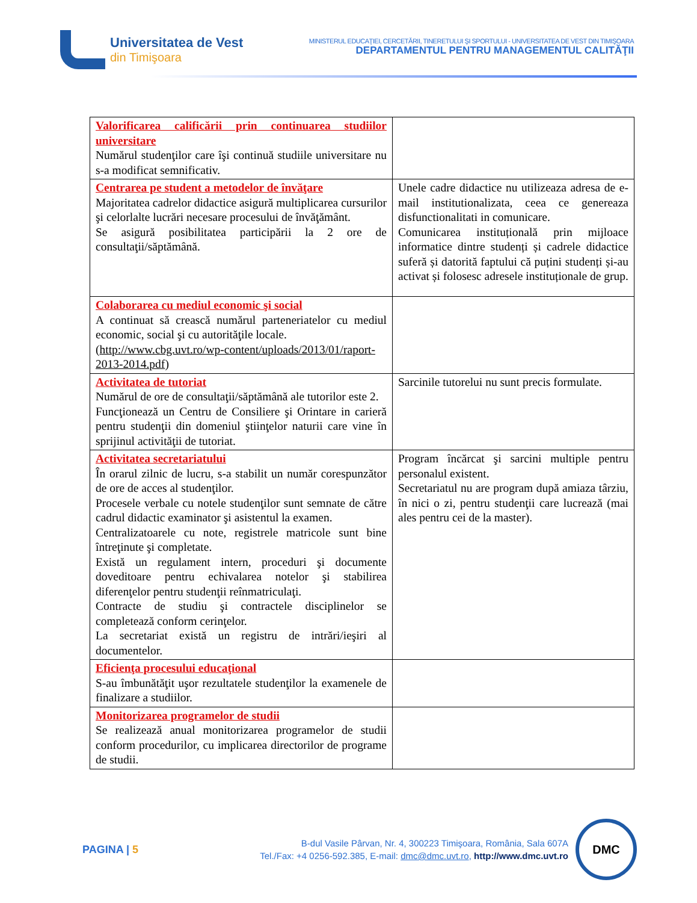Universitatea de Vest
din Timişoara
MINISTERUL EDUCAŢIEI, CERCETĂRII, TINERETULUI ŞI SPORTULUI - UNIVERSITATEA DE VEST DIN TIMIŞOARA
DEPARTAMENTUL PENTRU MANAGEMENTUL CALITĂŢII
| Valorificarea calificării prin continuarea studiilor universitare Numărul studenţilor care îşi continuă studiile universitare nu s-a modificat semnificativ. | |
| Centrarea pe student a metodelor de învăţare Majoritatea cadrelor didactice asigură multiplicarea cursurilor şi celorlalte lucrări necesare procesului de învăţământ. Se asigură posibilitatea participării la 2 ore de consultaţii/săptămână. | Unele cadre didactice nu utilizeaza adresa de e-mail institutionalizata, ceea ce genereaza disfunctionalitati in comunicare. Comunicarea instituțională prin mijloace informatice dintre studenți și cadrele didactice suferă și datorită faptului că puțini studenți și-au activat și folosesc adresele instituționale de grup. |
| Colaborarea cu mediul economic şi social A continuat să crească numărul parteneriatelor cu mediul economic, social şi cu autorităţile locale. ( http://www.cbg.uvt.ro/wp-content/uploads/2013/01/raport-2013-2014.pdf ) | |
| Activitatea de tutoriat Numărul de ore de consultaţii/săptămână ale tutorilor este 2. Funcţionează un Centru de Consiliere şi Orintare in carieră pentru studenţii din domeniul ştiinţelor naturii care vine în sprijinul activităţii de tutoriat. | Sarcinile tutorelui nu sunt precis formulate. |
| Activitatea secretariatului În orarul zilnic de lucru, s-a stabilit un număr corespunzător de ore de acces al studenţilor. Procesele verbale cu notele studenţilor sunt semnate de către cadrul didactic examinator şi asistentul la examen. Centralizatoarele cu note, registrele matricole sunt bine întreţinute şi completate. Există un regulament intern, proceduri şi documente doveditoare pentru echivalarea notelor şi stabilirea diferenţelor pentru studenţii reînmatriculaţi. Contracte de studiu şi contractele disciplinelor se completează conform cerinţelor. La secretariat există un registru de intrări/ieşiri al documentelor. | Program încărcat şi sarcini multiple pentru personalul existent. Secretariatul nu are program după amiaza târziu, în nici o zi, pentru studenţii care lucrează (mai ales pentru cei de la master). |
| Eficienţa procesului educaţional S-au îmbunătăţit uşor rezultatele studenţilor la examenele de finalizare a studiilor. | |
| Monitorizarea programelor de studii Se realizează anual monitorizarea programelor de studii conform procedurilor, cu implicarea directorilor de programe de studii. | |
PAGINA | 5
B-dul Vasile Pârvan, Nr. 4, 300223 Timişoara, România, Sala 607A
Tel./Fax: +4 0256-592.385, E-mail: dmc@dmc.uvt.ro, http://www.dmc.uvt.ro
DMC